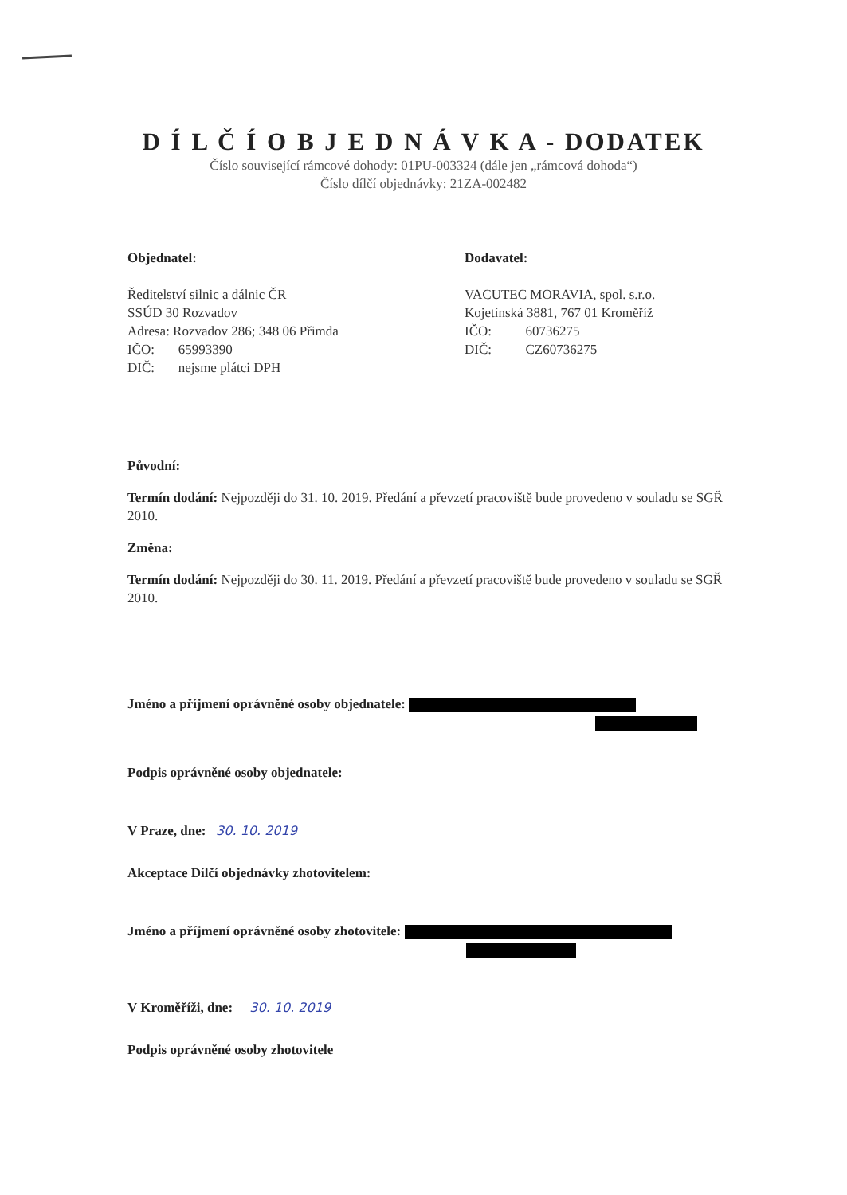D Í L Č Í O B J E D N Á V K A - DODATEK
Číslo související rámcové dohody: 01PU-003324 (dále jen „rámcová dohoda“)
Číslo dílčí objednávky: 21ZA-002482
Objednatel:
Ředitelství silnic a dálnic ČR
SSÚD 30 Rozvadov
Adresa: Rozvadov 286; 348 06 Přimda
IČO: 65993390
DIČ: nejsme plátci DPH
Dodavatel:
VACUTEC MORAVIA, spol. s.r.o.
Kojetínská 3881, 767 01 Kroměříž
IČO: 60736275
DIČ: CZ60736275
Původní:
Termín dodání: Nejpozději do 31. 10. 2019. Předání a převzetí pracoviště bude provedeno v souladu se SGŘ 2010.
Změna:
Termín dodání: Nejpozději do 30. 11. 2019. Předání a převzetí pracoviště bude provedeno v souladu se SGŘ 2010.
Jméno a příjmení oprávněné osoby objednatele:
Podpis oprávněné osoby objednatele:
V Praze, dne: 30. 10. 2019
Akceptace Dílčí objednávky zhotovitelem:
Jméno a příjmení oprávněné osoby zhotovitele:
V Kroměříži, dne: 30. 10. 2019
Podpis oprávněné osoby zhotovitele